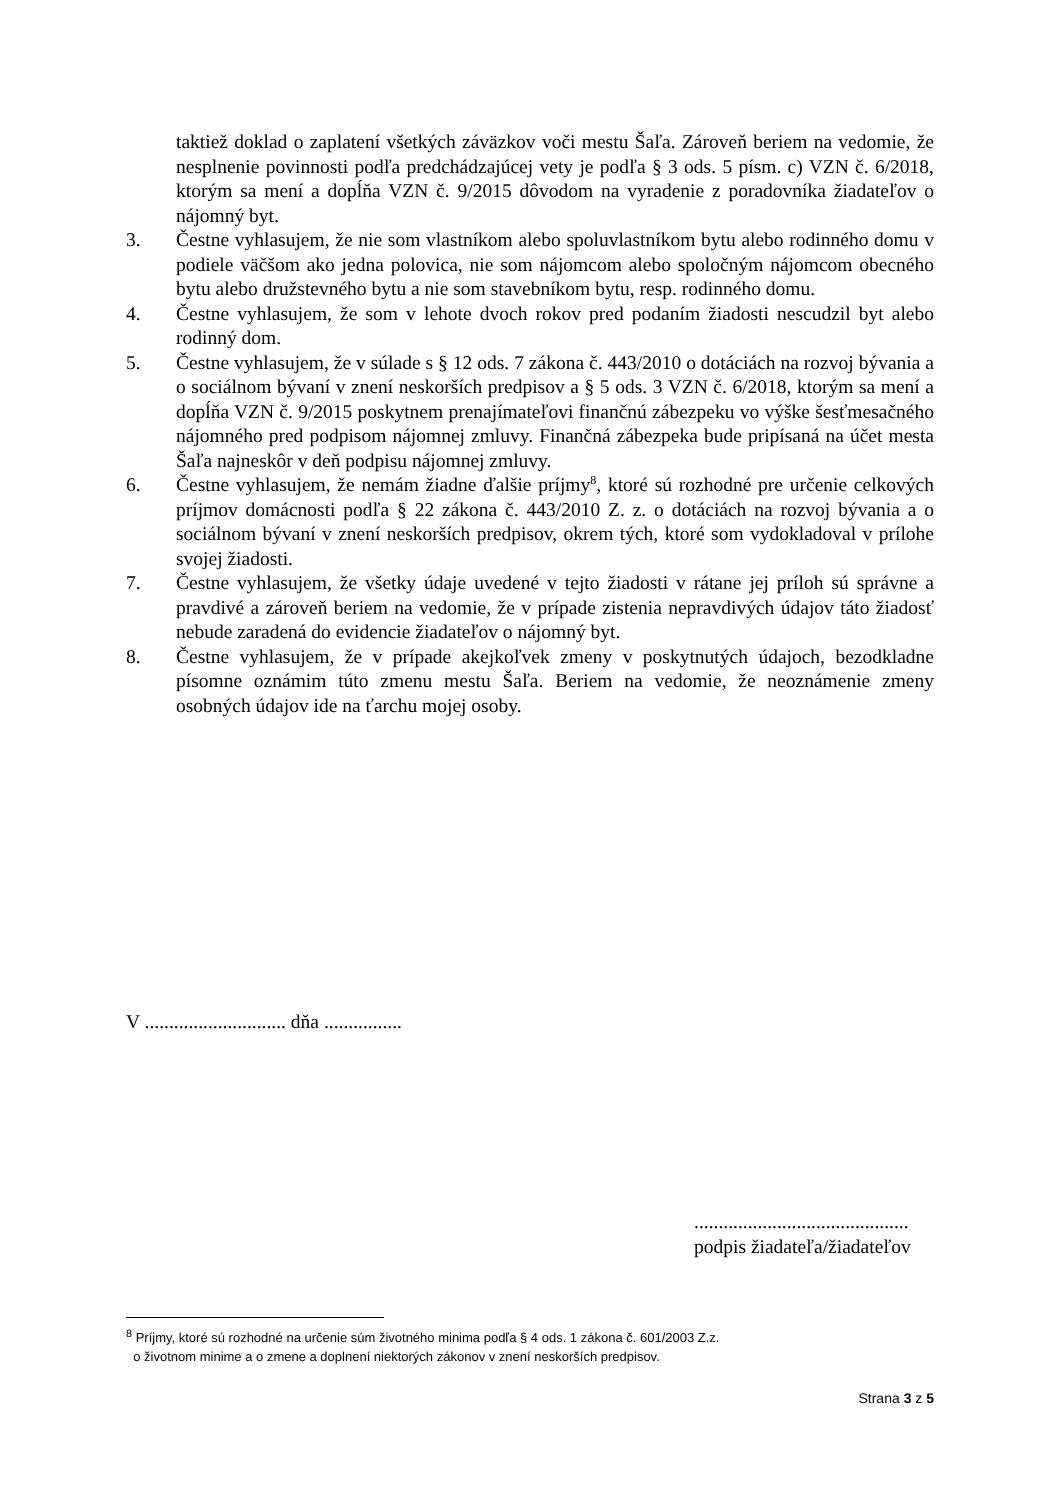taktiež doklad o zaplatení všetkých záväzkov voči mestu Šaľa. Zároveň beriem na vedomie, že nesplnenie povinnosti podľa predchádzajúcej vety je podľa § 3 ods. 5 písm. c) VZN č. 6/2018, ktorým sa mení a dopĺňa VZN č. 9/2015 dôvodom na vyradenie z poradovníka žiadateľov o nájomný byt.
3. Čestne vyhlasujem, že nie som vlastníkom alebo spoluvlastníkom bytu alebo rodinného domu v podiele väčšom ako jedna polovica, nie som nájomcom alebo spoločným nájomcom obecného bytu alebo družstevného bytu a nie som stavebníkom bytu, resp. rodinného domu.
4. Čestne vyhlasujem, že som v lehote dvoch rokov pred podaním žiadosti nescudzil byt alebo rodinný dom.
5. Čestne vyhlasujem, že v súlade s § 12 ods. 7 zákona č. 443/2010 o dotáciách na rozvoj bývania a o sociálnom bývaní v znení neskorších predpisov a § 5 ods. 3 VZN č. 6/2018, ktorým sa mení a dopĺňa VZN č. 9/2015 poskytnem prenajímateľovi finančnú zábezpeku vo výške šesťmesačného nájomného pred podpisom nájomnej zmluvy. Finančná zábezpeka bude pripísaná na účet mesta Šaľa najneskôr v deň podpisu nájomnej zmluvy.
6. Čestne vyhlasujem, že nemám žiadne ďalšie príjmy<sup>8</sup>, ktoré sú rozhodné pre určenie celkových príjmov domácnosti podľa § 22 zákona č. 443/2010 Z. z. o dotáciách na rozvoj bývania a o sociálnom bývaní v znení neskorších predpisov, okrem tých, ktoré som vydokladoval v prílohe svojej žiadosti.
7. Čestne vyhlasujem, že všetky údaje uvedené v tejto žiadosti v rátane jej príloh sú správne a pravdivé a zároveň beriem na vedomie, že v prípade zistenia nepravdivých údajov táto žiadosť nebude zaradená do evidencie žiadateľov o nájomný byt.
8. Čestne vyhlasujem, že v prípade akejkoľvek zmeny v poskytnutých údajoch, bezodkladne písomne oznámim túto zmenu mestu Šaľa. Beriem na vedomie, že neoznámenie zmeny osobných údajov ide na ťarchu mojej osoby.
V ............................. dňa ................
............................................
podpis žiadateľa/žiadateľov
<sup>8</sup> Príjmy, ktoré sú rozhodné na určenie súm životného minima podľa § 4 ods. 1 zákona č. 601/2003 Z.z.
o životnom minime a o zmene a doplnení niektorých zákonov v znení neskorších predpisov.
Strana 3 z 5